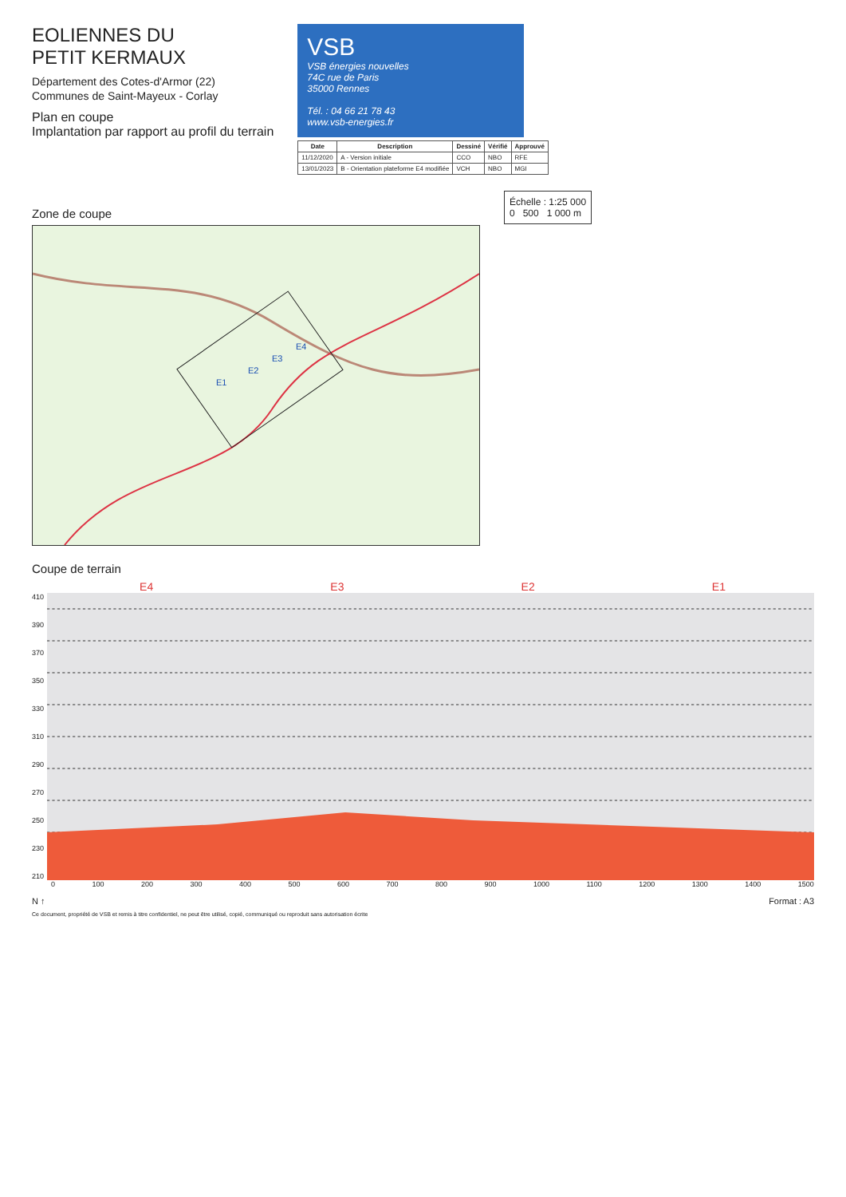EOLIENNES DU
PETIT KERMAUX
Département des Cotes-d'Armor (22)
Communes de Saint-Mayeux - Corlay
Plan en coupe
Implantation par rapport au profil du terrain
VSB
VSB énergies nouvelles
74C rue de Paris
35000 Rennes
Tél. : 04 66 21 78 43
www.vsb-energies.fr
| Date | Description | Dessiné | Vérifié | Approuvé |
| --- | --- | --- | --- | --- |
| 11/12/2020 | A - Version initiale | CCO | NBO | RFE |
| 13/01/2023 | B - Orientation plateforme E4 modifiée | VCH | NBO | MGI |
Zone de coupe
E1
E2
E3
E4
Échelle : 1:25 000
0 500 1 000 m
Coupe de terrain
E4 E3 E2 E1
410
390
370
350
330
310
290
270
250
230
210
0 100 200 300 400 500 600 700 800 900 1000 1100 1200 1300 1400 1500
N ↑ Format : A3
Ce document, propriété de VSB et remis à titre confidentiel, ne peut être utilisé, copié, communiqué ou reproduit sans autorisation écrite